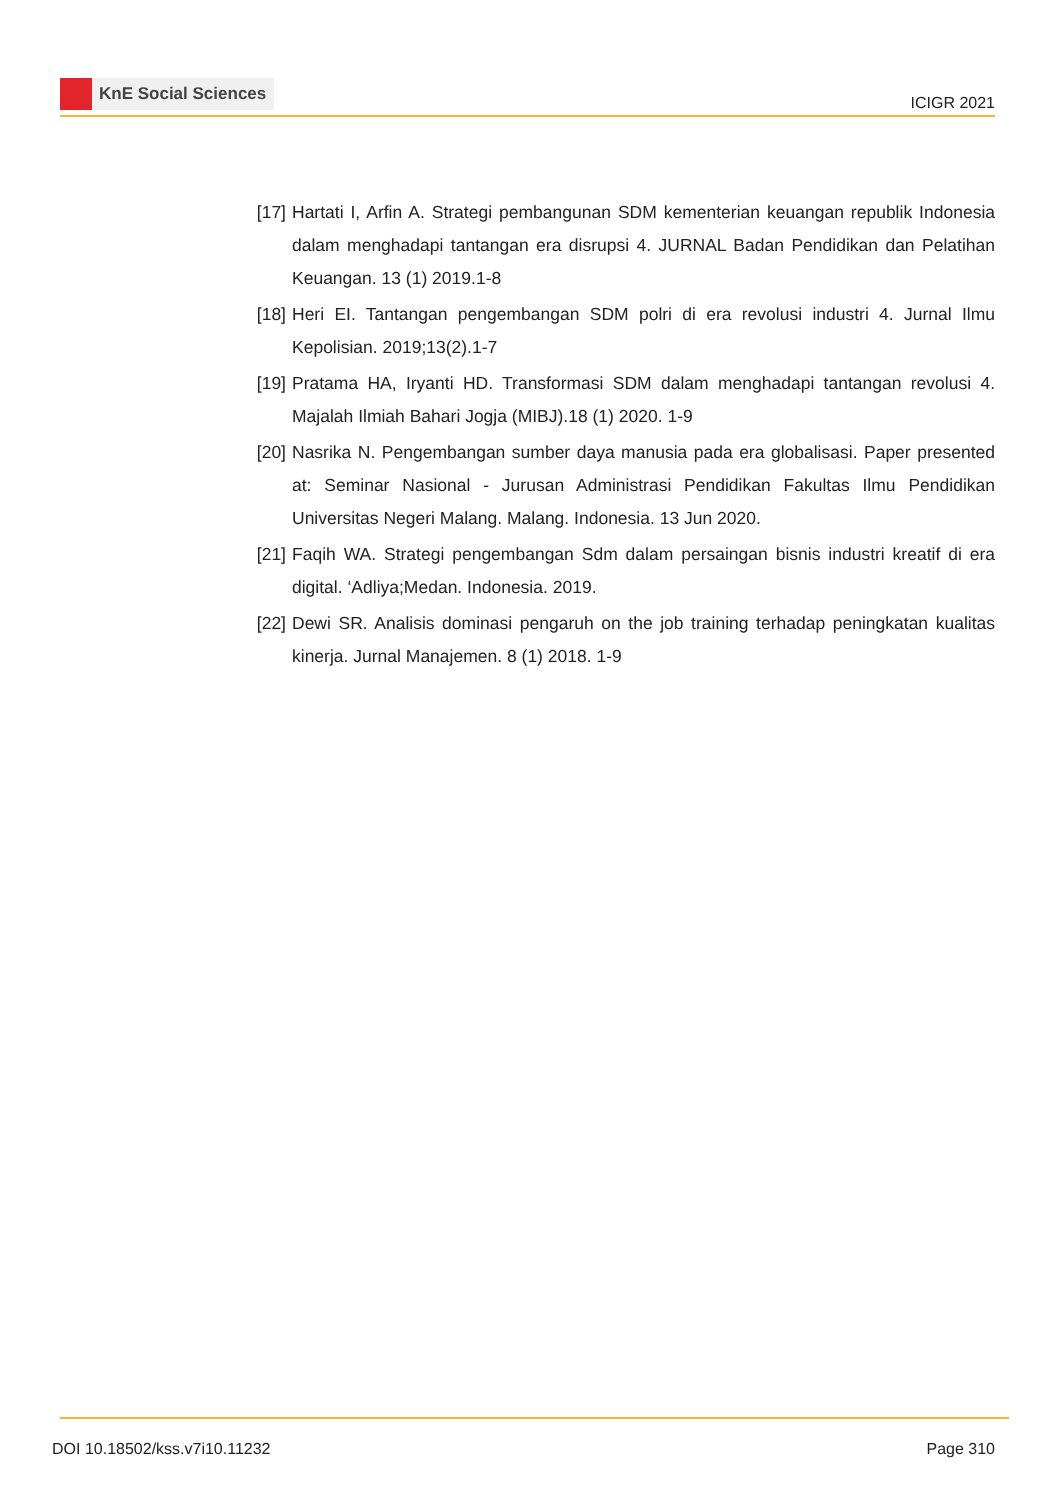KnE Social Sciences
ICIGR 2021
[17] Hartati I, Arfin A. Strategi pembangunan SDM kementerian keuangan republik Indonesia dalam menghadapi tantangan era disrupsi 4. JURNAL Badan Pendidikan dan Pelatihan Keuangan. 13 (1) 2019.1-8
[18] Heri EI. Tantangan pengembangan SDM polri di era revolusi industri 4. Jurnal Ilmu Kepolisian. 2019;13(2).1-7
[19] Pratama HA, Iryanti HD. Transformasi SDM dalam menghadapi tantangan revolusi 4. Majalah Ilmiah Bahari Jogja (MIBJ).18 (1) 2020. 1-9
[20] Nasrika N. Pengembangan sumber daya manusia pada era globalisasi. Paper presented at: Seminar Nasional - Jurusan Administrasi Pendidikan Fakultas Ilmu Pendidikan Universitas Negeri Malang. Malang. Indonesia. 13 Jun 2020.
[21] Faqih WA. Strategi pengembangan Sdm dalam persaingan bisnis industri kreatif di era digital. ‘Adliya;Medan. Indonesia. 2019.
[22] Dewi SR. Analisis dominasi pengaruh on the job training terhadap peningkatan kualitas kinerja. Jurnal Manajemen. 8 (1) 2018. 1-9
DOI 10.18502/kss.v7i10.11232 Page 310